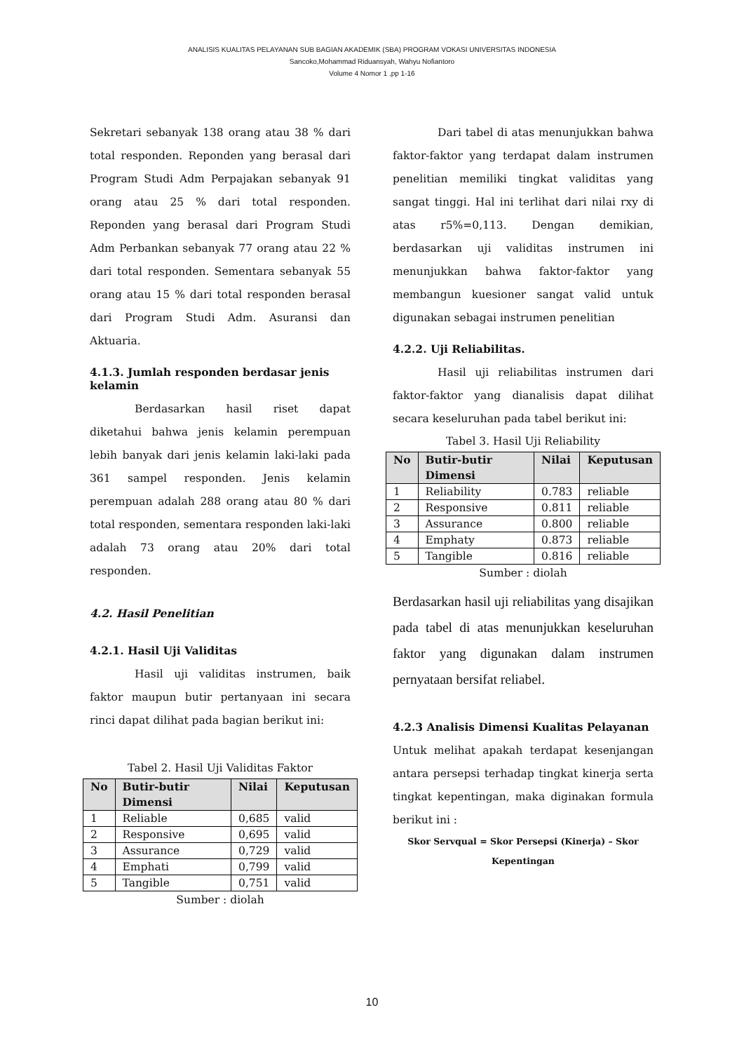ANALISIS KUALITAS PELAYANAN SUB BAGIAN AKADEMIK (SBA) PROGRAM VOKASI UNIVERSITAS INDONESIA
Sancoko,Mohammad Riduansyah, Wahyu Nofiantoro
Volume 4 Nomor 1 ,pp 1-16
Sekretari sebanyak 138 orang atau 38 % dari total responden. Reponden yang berasal dari Program Studi Adm Perpajakan sebanyak 91 orang atau 25 % dari total responden. Reponden yang berasal dari Program Studi Adm Perbankan sebanyak 77 orang atau 22 % dari total responden. Sementara sebanyak 55 orang atau 15 % dari total responden berasal dari Program Studi Adm. Asuransi dan Aktuaria.
4.1.3. Jumlah responden berdasar jenis kelamin
Berdasarkan hasil riset dapat diketahui bahwa jenis kelamin perempuan lebih banyak dari jenis kelamin laki-laki pada 361 sampel responden. Jenis kelamin perempuan adalah 288 orang atau 80 % dari total responden, sementara responden laki-laki adalah 73 orang atau 20% dari total responden.
4.2. Hasil Penelitian
4.2.1. Hasil Uji Validitas
Hasil uji validitas instrumen, baik faktor maupun butir pertanyaan ini secara rinci dapat dilihat pada bagian berikut ini:
Tabel 2. Hasil Uji Validitas Faktor
| No | Butir-butir Dimensi | Nilai | Keputusan |
| --- | --- | --- | --- |
| 1 | Reliable | 0,685 | valid |
| 2 | Responsive | 0,695 | valid |
| 3 | Assurance | 0,729 | valid |
| 4 | Emphati | 0,799 | valid |
| 5 | Tangible | 0,751 | valid |
Sumber : diolah
Dari tabel di atas menunjukkan bahwa faktor-faktor yang terdapat dalam instrumen penelitian memiliki tingkat validitas yang sangat tinggi. Hal ini terlihat dari nilai rxy di atas r5%=0,113. Dengan demikian, berdasarkan uji validitas instrumen ini menunjukkan bahwa faktor-faktor yang membangun kuesioner sangat valid untuk digunakan sebagai instrumen penelitian
4.2.2. Uji Reliabilitas.
Hasil uji reliabilitas instrumen dari faktor-faktor yang dianalisis dapat dilihat secara keseluruhan pada tabel berikut ini:
Tabel 3. Hasil Uji Reliability
| No | Butir-butir Dimensi | Nilai | Keputusan |
| --- | --- | --- | --- |
| 1 | Reliability | 0.783 | reliable |
| 2 | Responsive | 0.811 | reliable |
| 3 | Assurance | 0.800 | reliable |
| 4 | Emphaty | 0.873 | reliable |
| 5 | Tangible | 0.816 | reliable |
Sumber : diolah
Berdasarkan hasil uji reliabilitas yang disajikan pada tabel di atas menunjukkan keseluruhan faktor yang digunakan dalam instrumen pernyataan bersifat reliabel.
4.2.3 Analisis Dimensi Kualitas Pelayanan
Untuk melihat apakah terdapat kesenjangan antara persepsi terhadap tingkat kinerja serta tingkat kepentingan, maka diginakan formula berikut ini :
Skor Servqual = Skor Persepsi (Kinerja) – Skor Kepentingan
10